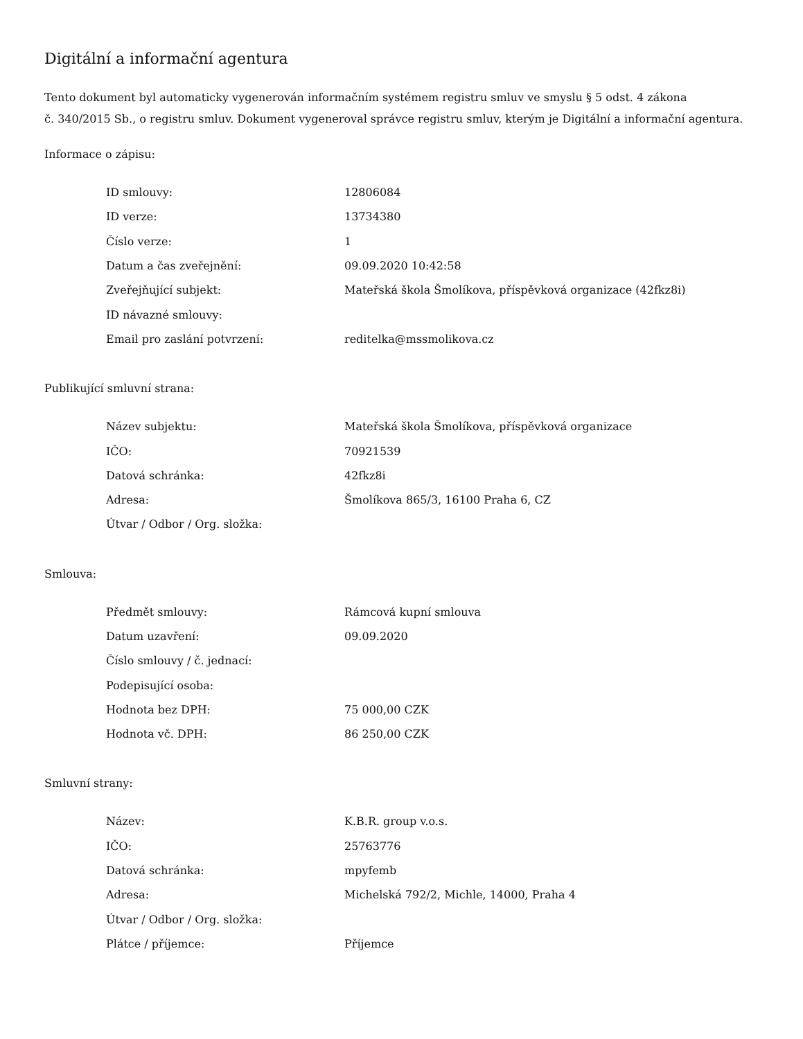Digitální a informační agentura
Tento dokument byl automaticky vygenerován informačním systémem registru smluv ve smyslu § 5 odst. 4 zákona
č. 340/2015 Sb., o registru smluv. Dokument vygeneroval správce registru smluv, kterým je Digitální a informační agentura.
Informace o zápisu:
| ID smlouvy: | 12806084 |
| ID verze: | 13734380 |
| Číslo verze: | 1 |
| Datum a čas zveřejnění: | 09.09.2020 10:42:58 |
| Zveřejňující subjekt: | Mateřská škola Šmolíkova, příspěvková organizace (42fkz8i) |
| ID návazné smlouvy: | |
| Email pro zaslání potvrzení: | reditelka@mssmolikova.cz |
Publikující smluvní strana:
| Název subjektu: | Mateřská škola Šmolíkova, příspěvková organizace |
| IČO: | 70921539 |
| Datová schránka: | 42fkz8i |
| Adresa: | Šmolíkova 865/3, 16100 Praha 6, CZ |
| Útvar / Odbor / Org. složka: | |
Smlouva:
| Předmět smlouvy: | Rámcová kupní smlouva |
| Datum uzavření: | 09.09.2020 |
| Číslo smlouvy / č. jednací: | |
| Podepisující osoba: | |
| Hodnota bez DPH: | 75 000,00 CZK |
| Hodnota vč. DPH: | 86 250,00 CZK |
Smluvní strany:
| Název: | K.B.R. group v.o.s. |
| IČO: | 25763776 |
| Datová schránka: | mpyfemb |
| Adresa: | Michelská 792/2, Michle, 14000, Praha 4 |
| Útvar / Odbor / Org. složka: | |
| Plátce / příjemce: | Příjemce |